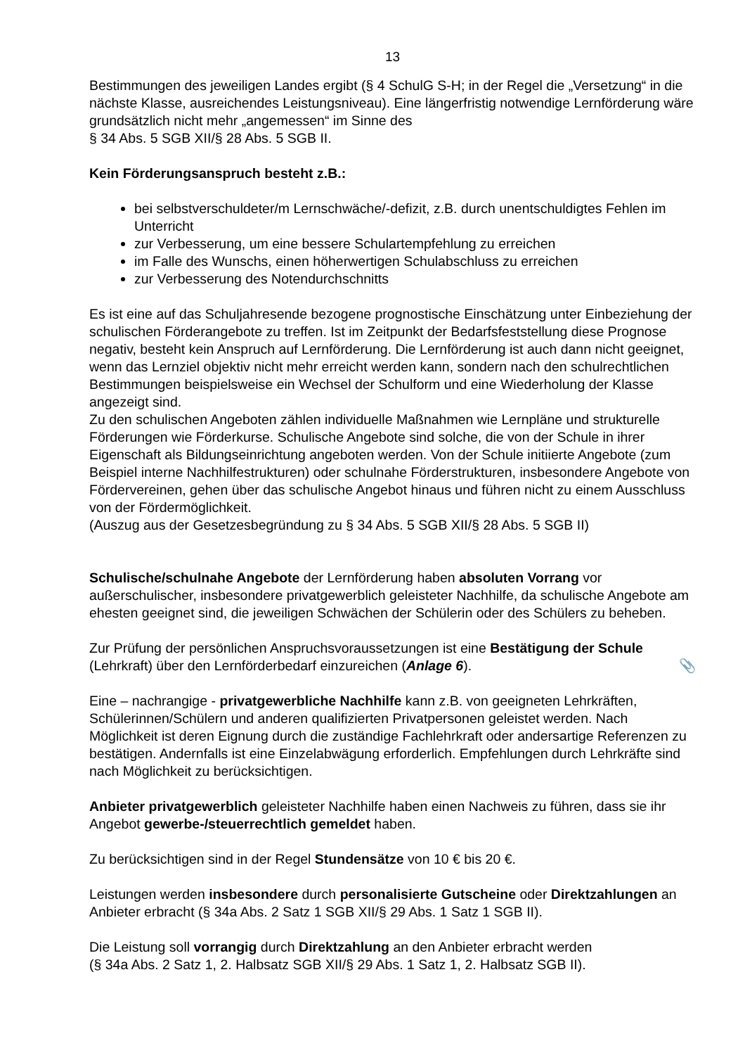13
Bestimmungen des jeweiligen Landes ergibt (§ 4 SchulG S-H; in der Regel die „Versetzung“ in die nächste Klasse, ausreichendes Leistungsniveau). Eine längerfristig notwendige Lernförderung wäre grundsätzlich nicht mehr „angemessen“ im Sinne des
§ 34 Abs. 5 SGB XII/§ 28 Abs. 5 SGB II.
Kein Förderungsanspruch besteht z.B.:
bei selbstverschuldeter/m Lernschwäche/-defizit, z.B. durch unentschuldigtes Fehlen im Unterricht
zur Verbesserung, um eine bessere Schulartempfehlung zu erreichen
im Falle des Wunschs, einen höherwertigen Schulabschluss zu erreichen
zur Verbesserung des Notendurchschnitts
Es ist eine auf das Schuljahresende bezogene prognostische Einschätzung unter Einbeziehung der schulischen Förderangebote zu treffen. Ist im Zeitpunkt der Bedarfsfeststellung diese Prognose negativ, besteht kein Anspruch auf Lernförderung. Die Lernförderung ist auch dann nicht geeignet, wenn das Lernziel objektiv nicht mehr erreicht werden kann, sondern nach den schulrechtlichen Bestimmungen beispielsweise ein Wechsel der Schulform und eine Wiederholung der Klasse angezeigt sind.
Zu den schulischen Angeboten zählen individuelle Maßnahmen wie Lernpläne und strukturelle Förderungen wie Förderkurse. Schulische Angebote sind solche, die von der Schule in ihrer Eigenschaft als Bildungseinrichtung angeboten werden. Von der Schule initiierte Angebote (zum Beispiel interne Nachhilfestrukturen) oder schulnahe Förderstrukturen, insbesondere Angebote von Fördervereinen, gehen über das schulische Angebot hinaus und führen nicht zu einem Ausschluss von der Fördermöglichkeit.
(Auszug aus der Gesetzesbegründung zu § 34 Abs. 5 SGB XII/§ 28 Abs. 5 SGB II)
Schulische/schulnahe Angebote der Lernförderung haben absoluten Vorrang vor außerschulischer, insbesondere privatgewerblich geleisteter Nachhilfe, da schulische Angebote am ehesten geeignet sind, die jeweiligen Schwächen der Schülerin oder des Schülers zu beheben.
Zur Prüfung der persönlichen Anspruchsvoraussetzungen ist eine Bestätigung der Schule (Lehrkraft) über den Lernförderbedarf einzureichen (Anlage 6). 📎
Eine – nachrangige - privatgewerbliche Nachhilfe kann z.B. von geeigneten Lehrkräften, Schülerinnen/Schülern und anderen qualifizierten Privatpersonen geleistet werden. Nach Möglichkeit ist deren Eignung durch die zuständige Fachlehrkraft oder andersartige Referenzen zu bestätigen. Andernfalls ist eine Einzelabwägung erforderlich. Empfehlungen durch Lehrkräfte sind nach Möglichkeit zu berücksichtigen.
Anbieter privatgewerblich geleisteter Nachhilfe haben einen Nachweis zu führen, dass sie ihr Angebot gewerbe-/steuerrechtlich gemeldet haben.
Zu berücksichtigen sind in der Regel Stundensätze von 10 € bis 20 €.
Leistungen werden insbesondere durch personalisierte Gutscheine oder Direktzahlungen an Anbieter erbracht (§ 34a Abs. 2 Satz 1 SGB XII/§ 29 Abs. 1 Satz 1 SGB II).
Die Leistung soll vorrangig durch Direktzahlung an den Anbieter erbracht werden
(§ 34a Abs. 2 Satz 1, 2. Halbsatz SGB XII/§ 29 Abs. 1 Satz 1, 2. Halbsatz SGB II).